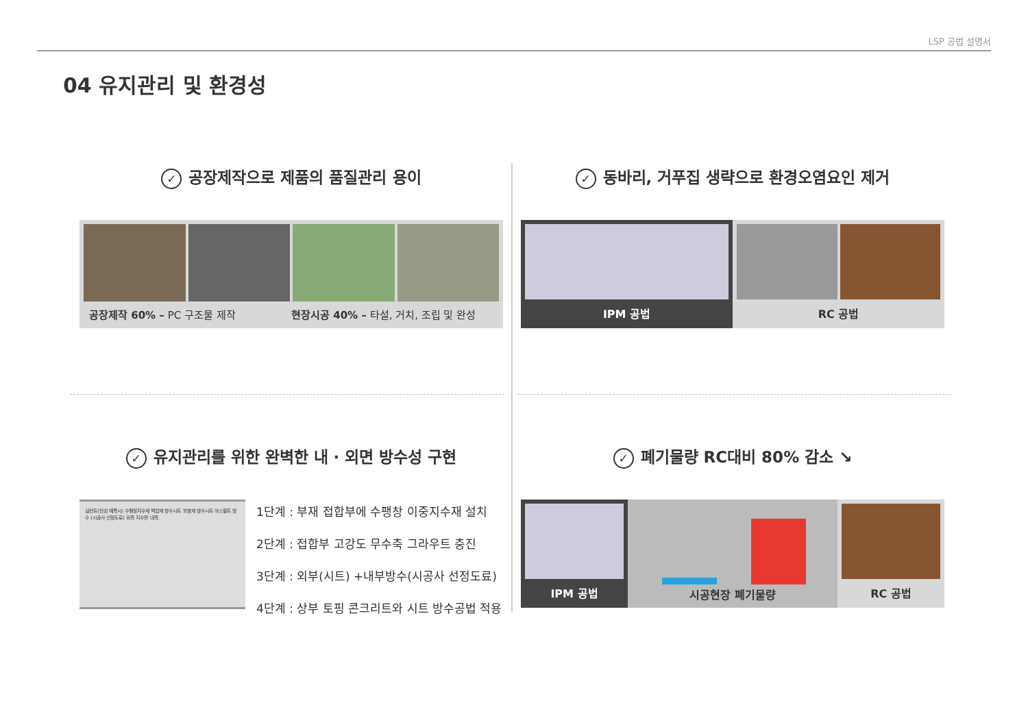LSP 공법 설명서
04 유지관리 및 환경성
✓ 공장제작으로 제품의 품질관리 용이
공장제작 60% – PC 구조물 제작 현장시공 40% – 타설, 거치, 조립 및 완성
✓ 동바리, 거푸집 생략으로 환경오염요인 제거
IPM 공법 RC 공법
✓ 유지관리를 위한 완벽한 내 · 외면 방수성 구현
실런트(탄성 예폭시) 수팽창지수재 백업재 방수시트 보호재 방수시트 아스팔트 방수 (시공사 선정도료) 외측 지수판 내측
1단계 : 부재 접합부에 수팽창 이중지수재 설치
2단계 : 접합부 고강도 무수축 그라우트 충진
3단계 : 외부(시트) +내부방수(시공사 선정도료)
4단계 : 상부 토핑 콘크리트와 시트 방수공법 적용
✓ 폐기물량 RC대비 80% 감소 ↘
IPM 공법
시공현장 폐기물량
RC 공법